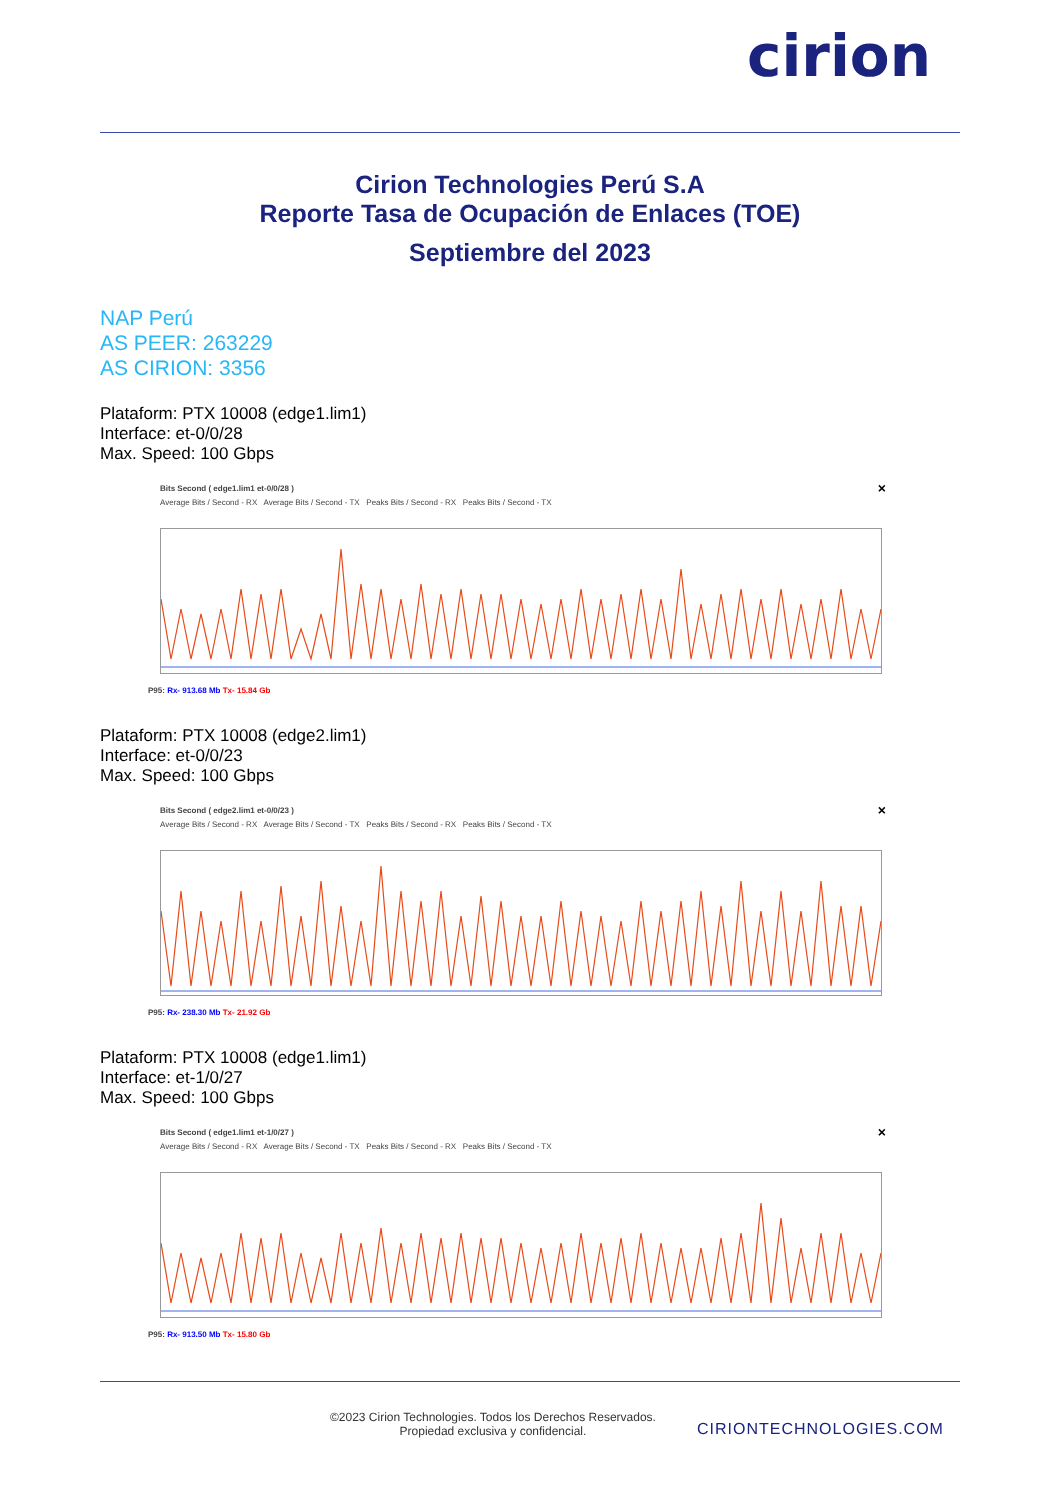cirion
Cirion Technologies Perú S.A
Reporte Tasa de Ocupación de Enlaces (TOE)
Septiembre del 2023
NAP Perú
AS PEER: 263229
AS CIRION: 3356
Plataform: PTX 10008 (edge1.lim1)
Interface: et-0/0/28
Max. Speed: 100 Gbps
×
Bits Second ( edge1.lim1 et-0/0/28 )
Average Bits / Second - RX Average Bits / Second - TX Peaks Bits / Second - RX Peaks Bits / Second - TX
P95: Rx- 913.68 Mb Tx- 15.84 Gb
Plataform: PTX 10008 (edge2.lim1)
Interface: et-0/0/23
Max. Speed: 100 Gbps
×
Bits Second ( edge2.lim1 et-0/0/23 )
Average Bits / Second - RX Average Bits / Second - TX Peaks Bits / Second - RX Peaks Bits / Second - TX
P95: Rx- 238.30 Mb Tx- 21.92 Gb
Plataform: PTX 10008 (edge1.lim1)
Interface: et-1/0/27
Max. Speed: 100 Gbps
×
Bits Second ( edge1.lim1 et-1/0/27 )
Average Bits / Second - RX Average Bits / Second - TX Peaks Bits / Second - RX Peaks Bits / Second - TX
P95: Rx- 913.50 Mb Tx- 15.80 Gb
©2023 Cirion Technologies. Todos los Derechos Reservados.
Propiedad exclusiva y confidencial.
CIRIONTECHNOLOGIES.COM